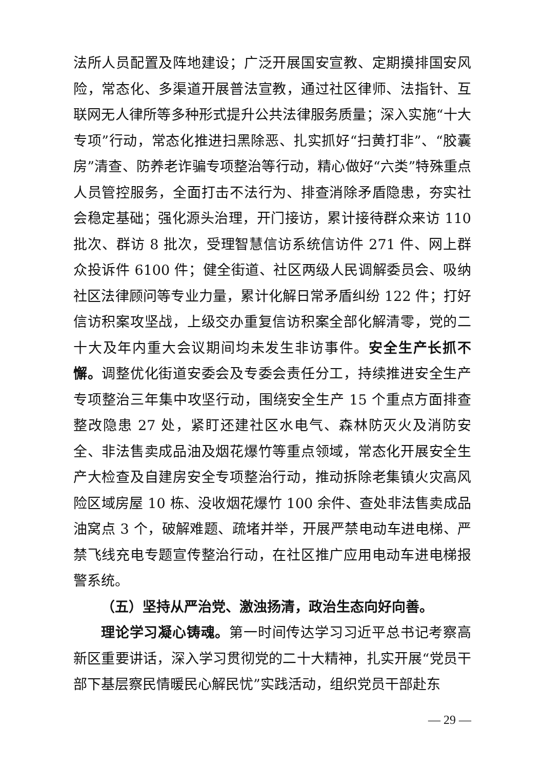法所人员配置及阵地建设；广泛开展国安宣教、定期摸排国安风险，常态化、多渠道开展普法宣教，通过社区律师、法指针、互联网无人律所等多种形式提升公共法律服务质量；深入实施“十大专项”行动，常态化推进扫黑除恶、扎实抓好“扫黄打非”、“胶囊房”清查、防养老诈骗专项整治等行动，精心做好“六类”特殊重点人员管控服务，全面打击不法行为、排查消除矛盾隐患，夯实社会稳定基础；强化源头治理，开门接访，累计接待群众来访 110 批次、群访 8 批次，受理智慧信访系统信访件 271 件、网上群众投诉件 6100 件；健全街道、社区两级人民调解委员会、吸纳社区法律顾问等专业力量，累计化解日常矛盾纠纷 122 件；打好信访积案攻坚战，上级交办重复信访积案全部化解清零，党的二十大及年内重大会议期间均未发生非访事件。安全生产长抓不懈。调整优化街道安委会及专委会责任分工，持续推进安全生产专项整治三年集中攻坚行动，围绕安全生产 15 个重点方面排查整改隐患 27 处，紧盯还建社区水电气、森林防灭火及消防安全、非法售卖成品油及烟花爆竹等重点领域，常态化开展安全生产大检查及自建房安全专项整治行动，推动拆除老集镇火灾高风险区域房屋 10 栋、没收烟花爆竹 100 余件、查处非法售卖成品油窝点 3 个，破解难题、疏堵并举，开展严禁电动车进电梯、严禁飞线充电专题宣传整治行动，在社区推广应用电动车进电梯报警系统。
（五）坚持从严治党、激浊扬清，政治生态向好向善。
理论学习凝心铸魂。第一时间传达学习习近平总书记考察高新区重要讲话，深入学习贯彻党的二十大精神，扎实开展“党员干部下基层察民情暖民心解民忧”实践活动，组织党员干部赴东
— 29 —